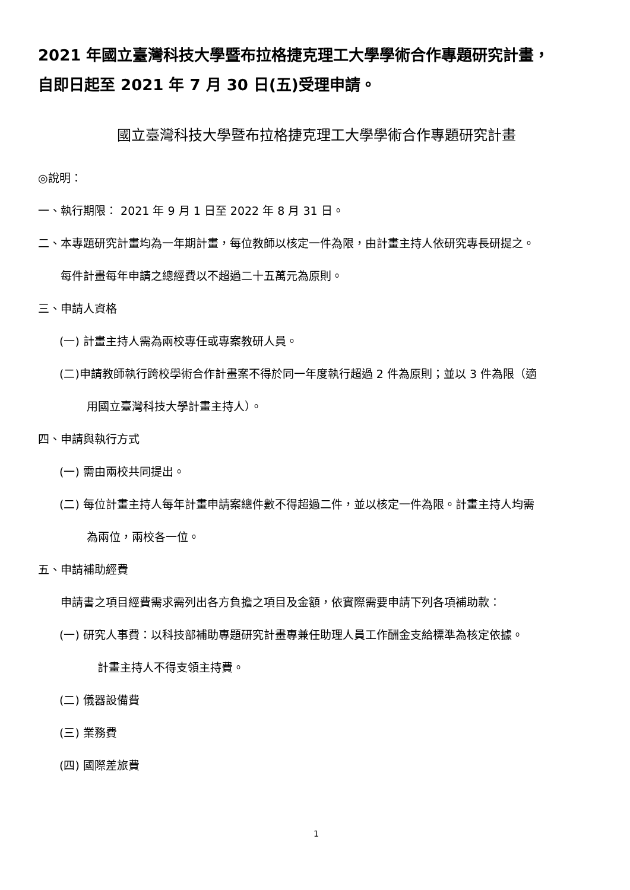2021 年國立臺灣科技大學暨布拉格捷克理工大學學術合作專題研究計畫，
自即日起至 2021 年 7 月 30 日(五)受理申請。
國立臺灣科技大學暨布拉格捷克理工大學學術合作專題研究計畫
◎說明：
一、執行期限： 2021 年 9 月 1 日至 2022 年 8 月 31 日。
二、本專題研究計畫均為一年期計畫，每位教師以核定一件為限，由計畫主持人依研究專長研提之。
每件計畫每年申請之總經費以不超過二十五萬元為原則。
三、申請人資格
(一) 計畫主持人需為兩校專任或專案教研人員。
(二)申請教師執行跨校學術合作計畫案不得於同一年度執行超過 2 件為原則；並以 3 件為限（適
用國立臺灣科技大學計畫主持人）。
四、申請與執行方式
(一) 需由兩校共同提出。
(二) 每位計畫主持人每年計畫申請案總件數不得超過二件，並以核定一件為限。計畫主持人均需
為兩位，兩校各一位。
五、申請補助經費
申請書之項目經費需求需列出各方負擔之項目及金額，依實際需要申請下列各項補助款：
(一) 研究人事費：以科技部補助專題研究計畫專兼任助理人員工作酬金支給標準為核定依據。
計畫主持人不得支領主持費。
(二) 儀器設備費
(三) 業務費
(四) 國際差旅費
1